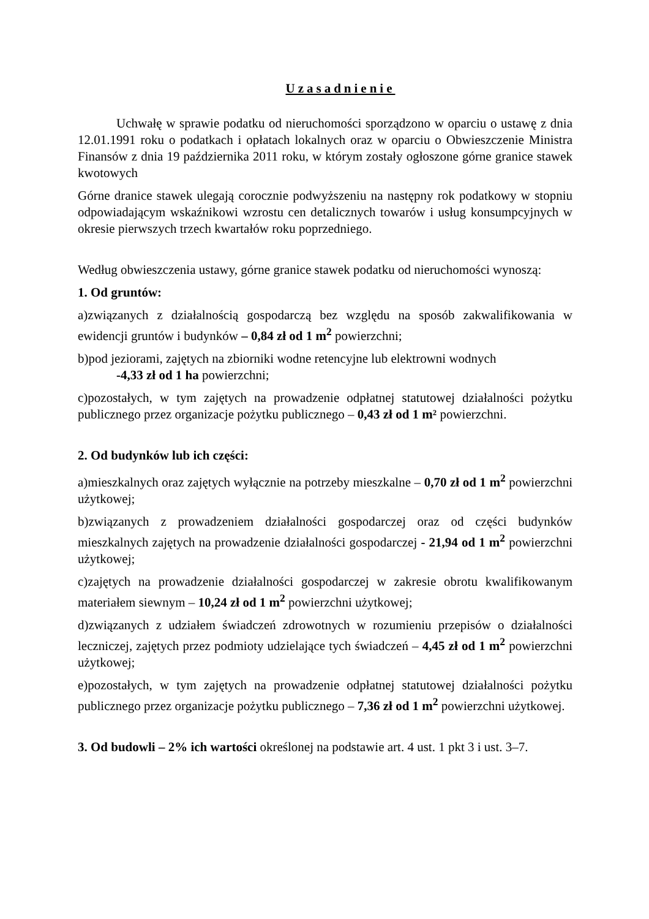Uzasadnienie
Uchwałę w sprawie podatku od nieruchomości sporządzono w oparciu o ustawę z dnia 12.01.1991 roku o podatkach i opłatach lokalnych oraz w oparciu o Obwieszczenie Ministra Finansów z dnia 19 października 2011 roku, w którym zostały ogłoszone górne granice stawek kwotowych
Górne dranice stawek ulegają corocznie podwyższeniu na następny rok podatkowy w stopniu odpowiadającym wskaźnikowi wzrostu cen detalicznych towarów i usług konsumpcyjnych w okresie pierwszych trzech kwartałów roku poprzedniego.
Według obwieszczenia ustawy, górne granice stawek podatku od nieruchomości wynoszą:
1. Od gruntów:
a)związanych z działalnością gospodarczą bez względu na sposób zakwalifikowania w ewidencji gruntów i budynków – 0,84 zł od 1 m<sup>2</sup> powierzchni;
b)pod jeziorami, zajętych na zbiorniki wodne retencyjne lub elektrowni wodnych
-4,33 zł od 1 ha powierzchni;
c)pozostałych, w tym zajętych na prowadzenie odpłatnej statutowej działalności pożytku publicznego przez organizacje pożytku publicznego – 0,43 zł od 1 m² powierzchni.
2. Od budynków lub ich części:
a)mieszkalnych oraz zajętych wyłącznie na potrzeby mieszkalne – 0,70 zł od 1 m<sup>2</sup> powierzchni użytkowej;
b)związanych z prowadzeniem działalności gospodarczej oraz od części budynków mieszkalnych zajętych na prowadzenie działalności gospodarczej - 21,94 od 1 m<sup>2</sup> powierzchni użytkowej;
c)zajętych na prowadzenie działalności gospodarczej w zakresie obrotu kwalifikowanym materiałem siewnym – 10,24 zł od 1 m<sup>2</sup> powierzchni użytkowej;
d)związanych z udziałem świadczeń zdrowotnych w rozumieniu przepisów o działalności leczniczej, zajętych przez podmioty udzielające tych świadczeń – 4,45 zł od 1 m<sup>2</sup> powierzchni użytkowej;
e)pozostałych, w tym zajętych na prowadzenie odpłatnej statutowej działalności pożytku publicznego przez organizacje pożytku publicznego – 7,36 zł od 1 m<sup>2</sup> powierzchni użytkowej.
3. Od budowli – 2% ich wartości określonej na podstawie art. 4 ust. 1 pkt 3 i ust. 3–7.